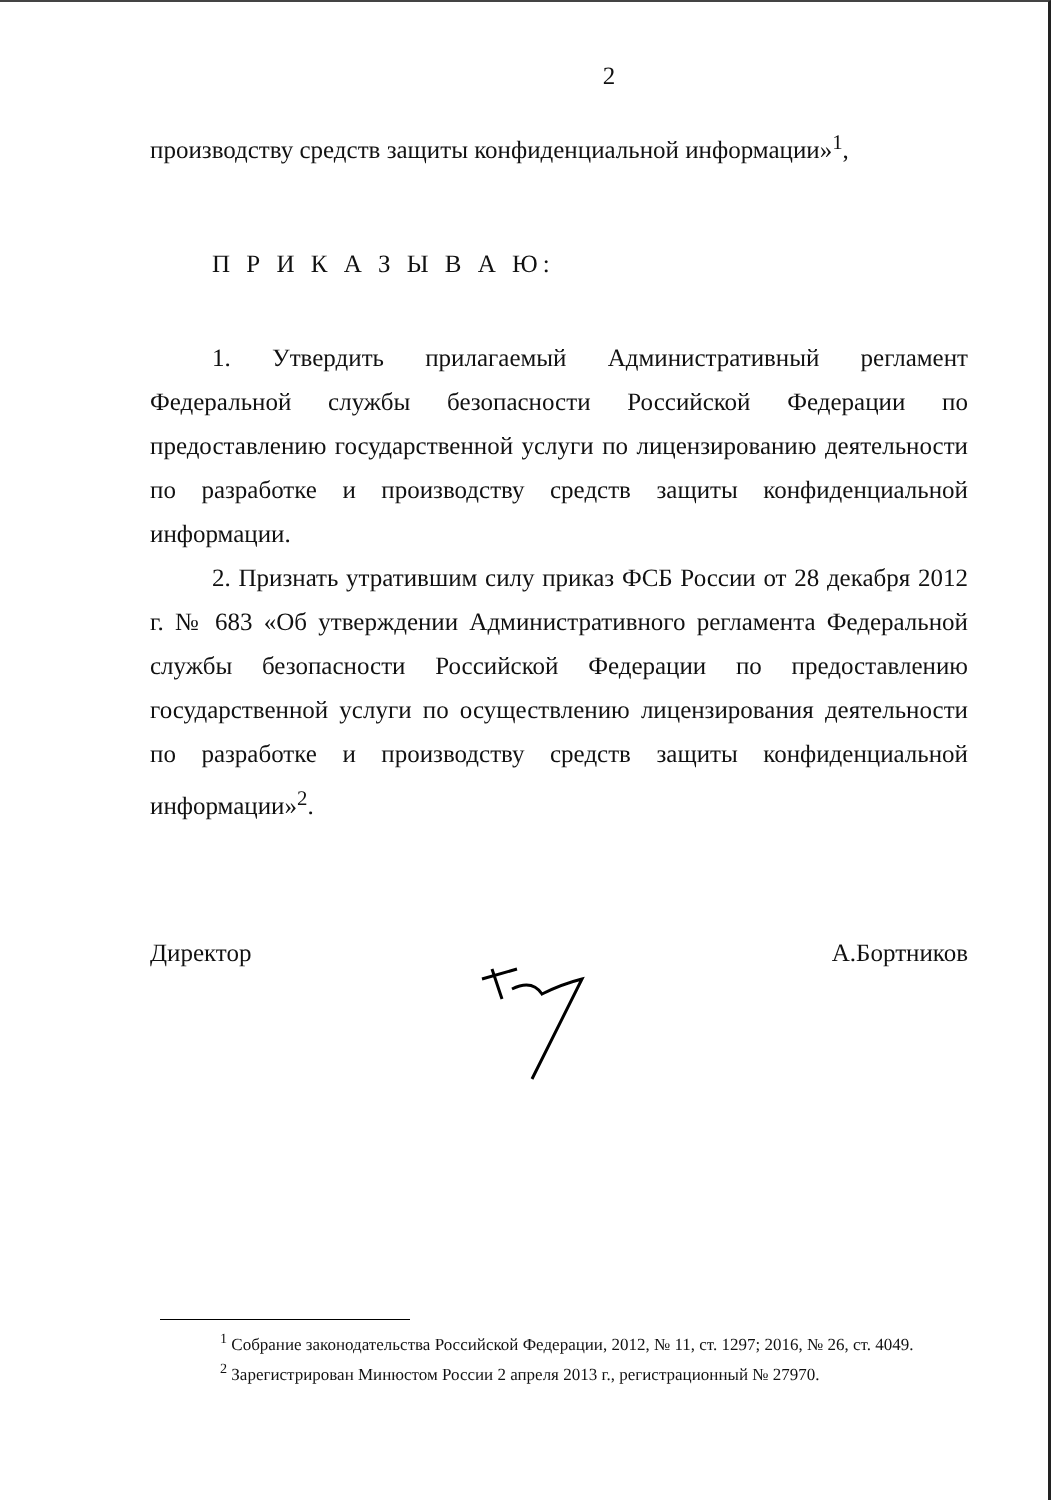2
производству средств защиты конфиденциальной информации»<sup>1</sup>,
П Р И К А З Ы В А Ю:
1. Утвердить прилагаемый Административный регламент Федеральной службы безопасности Российской Федерации по предоставлению государственной услуги по лицензированию деятельности по разработке и производству средств защиты конфиденциальной информации.
2. Признать утратившим силу приказ ФСБ России от 28 декабря 2012 г. № 683 «Об утверждении Административного регламента Федеральной службы безопасности Российской Федерации по предоставлению государственной услуги по осуществлению лицензирования деятельности по разработке и производству средств защиты конфиденциальной информации»<sup>2</sup>.
Директор А.Бортников
<sup>1</sup> Собрание законодательства Российской Федерации, 2012, № 11, ст. 1297; 2016, № 26, ст. 4049.
<sup>2</sup> Зарегистрирован Минюстом России 2 апреля 2013 г., регистрационный № 27970.